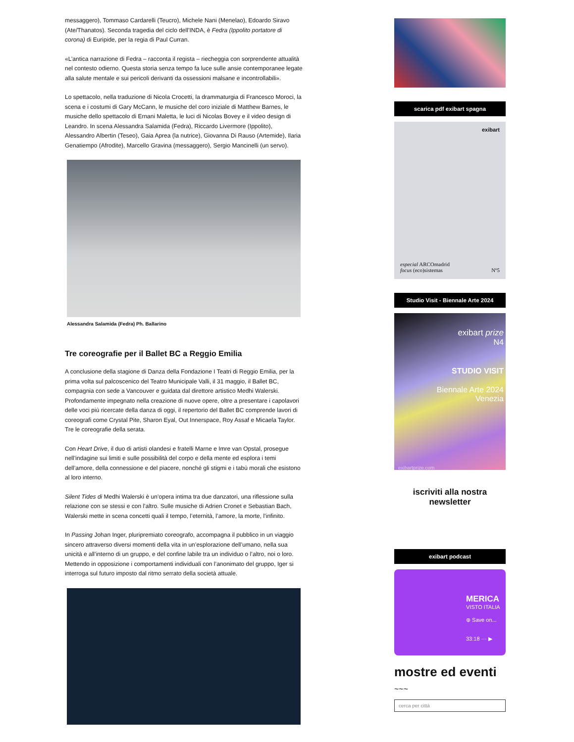messaggero), Tommaso Cardarelli (Teucro), Michele Nani (Menelao), Edoardo Siravo (Ate/Thanatos). Seconda tragedia del ciclo dell’INDA, è Fedra (Ippolito portatore di corona) di Euripide, per la regia di Paul Curran.
«L’antica narrazione di Fedra – racconta il regista – riecheggia con sorprendente attualità nel contesto odierno. Questa storia senza tempo fa luce sulle ansie contemporanee legate alla salute mentale e sui pericoli derivanti da ossessioni malsane e incontrollabili».
Lo spettacolo, nella traduzione di Nicola Crocetti, la drammaturgia di Francesco Moroci, la scena e i costumi di Gary McCann, le musiche del coro iniziale di Matthew Barnes, le musiche dello spettacolo di Ernani Maletta, le luci di Nicolas Bovey e il video design di Leandro. In scena Alessandra Salamida (Fedra), Riccardo Livermore (Ippolito), Alessandro Albertin (Teseo), Gaia Aprea (la nutrice), Giovanna Di Rauso (Artemide), Ilaria Genatiempo (Afrodite), Marcello Gravina (messaggero), Sergio Mancinelli (un servo).
Alessandra Salamida (Fedra) Ph. Ballarino
Tre coreografie per il Ballet BC a Reggio Emilia
A conclusione della stagione di Danza della Fondazione I Teatri di Reggio Emilia, per la prima volta sul palcoscenico del Teatro Municipale Valli, il 31 maggio, il Ballet BC, compagnia con sede a Vancouver e guidata dal direttore artistico Medhi Walerski. Profondamente impegnato nella creazione di nuove opere, oltre a presentare i capolavori delle voci più ricercate della danza di oggi, il repertorio del Ballet BC comprende lavori di coreografi come Crystal Pite, Sharon Eyal, Out Innerspace, Roy Assaf e Micaela Taylor. Tre le coreografie della serata.
Con Heart Drive, il duo di artisti olandesi e fratelli Marne e Imre van Opstal, prosegue nell’indagine sui limiti e sulle possibilità del corpo e della mente ed esplora i temi dell’amore, della connessione e del piacere, nonché gli stigmi e i tabù morali che esistono al loro interno.
Silent Tides di Medhi Walerski è un’opera intima tra due danzatori, una riflessione sulla relazione con se stessi e con l’altro. Sulle musiche di Adrien Cronet e Sebastian Bach, Walerski mette in scena concetti quali il tempo, l’eternità, l’amore, la morte, l’infinito.
In Passing Johan Inger, pluripremiato coreografo, accompagna il pubblico in un viaggio sincero attraverso diversi momenti della vita in un’esplorazione dell’umano, nella sua unicità e all’interno di un gruppo, e del confine labile tra un individuo o l’altro, noi o loro. Mettendo in opposizione i comportamenti individuali con l’anonimato del gruppo, Iger si interroga sul futuro imposto dal ritmo serrato della società attuale.
scarica pdf exibart spagna
exibart
especial ARCOmadrid
focus (eco)sistemas Nº5
Studio Visit - Biennale Arte 2024
exibart prize
N4
STUDIO VISIT
Biennale Arte 2024
Venezia
exibartprize.com
iscriviti alla nostra
newsletter
exibart podcast
MERICA
VISTO ITALIA
⊕ Save on...
33:18 ··· ▶
mostre ed eventi
~~~
cerca per città